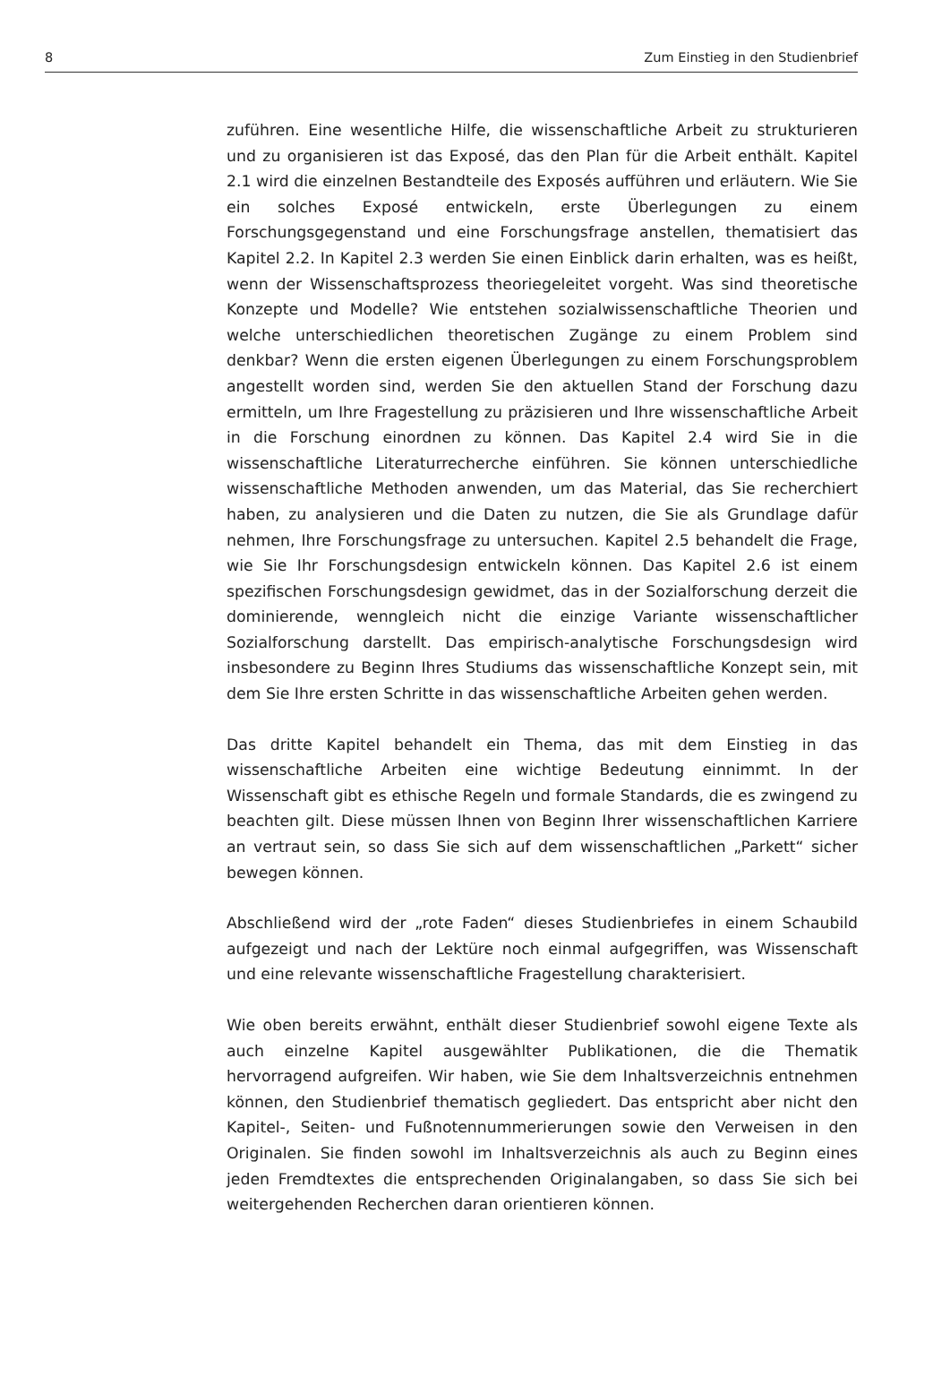8 Zum Einstieg in den Studienbrief
zuführen. Eine wesentliche Hilfe, die wissenschaftliche Arbeit zu strukturieren und zu organisieren ist das Exposé, das den Plan für die Arbeit enthält. Kapitel 2.1 wird die einzelnen Bestandteile des Exposés aufführen und erläutern. Wie Sie ein solches Exposé entwickeln, erste Überlegungen zu einem Forschungsgegenstand und eine Forschungsfrage anstellen, thematisiert das Kapitel 2.2. In Kapitel 2.3 werden Sie einen Einblick darin erhalten, was es heißt, wenn der Wissenschaftsprozess theoriegeleitet vorgeht. Was sind theoretische Konzepte und Modelle? Wie entstehen sozialwissenschaftliche Theorien und welche unterschiedlichen theoretischen Zugänge zu einem Problem sind denkbar? Wenn die ersten eigenen Überlegungen zu einem Forschungsproblem angestellt worden sind, werden Sie den aktuellen Stand der Forschung dazu ermitteln, um Ihre Fragestellung zu präzisieren und Ihre wissenschaftliche Arbeit in die Forschung einordnen zu können. Das Kapitel 2.4 wird Sie in die wissenschaftliche Literaturrecherche einführen. Sie können unterschiedliche wissenschaftliche Methoden anwenden, um das Material, das Sie recherchiert haben, zu analysieren und die Daten zu nutzen, die Sie als Grundlage dafür nehmen, Ihre Forschungsfrage zu untersuchen. Kapitel 2.5 behandelt die Frage, wie Sie Ihr Forschungsdesign entwickeln können. Das Kapitel 2.6 ist einem spezifischen Forschungsdesign gewidmet, das in der Sozialforschung derzeit die dominierende, wenngleich nicht die einzige Variante wissenschaftlicher Sozialforschung darstellt. Das empirisch-analytische Forschungsdesign wird insbesondere zu Beginn Ihres Studiums das wissenschaftliche Konzept sein, mit dem Sie Ihre ersten Schritte in das wissenschaftliche Arbeiten gehen werden.
Das dritte Kapitel behandelt ein Thema, das mit dem Einstieg in das wissenschaftliche Arbeiten eine wichtige Bedeutung einnimmt. In der Wissenschaft gibt es ethische Regeln und formale Standards, die es zwingend zu beachten gilt. Diese müssen Ihnen von Beginn Ihrer wissenschaftlichen Karriere an vertraut sein, so dass Sie sich auf dem wissenschaftlichen „Parkett“ sicher bewegen können.
Abschließend wird der „rote Faden“ dieses Studienbriefes in einem Schaubild aufgezeigt und nach der Lektüre noch einmal aufgegriffen, was Wissenschaft und eine relevante wissenschaftliche Fragestellung charakterisiert.
Wie oben bereits erwähnt, enthält dieser Studienbrief sowohl eigene Texte als auch einzelne Kapitel ausgewählter Publikationen, die die Thematik hervorragend aufgreifen. Wir haben, wie Sie dem Inhaltsverzeichnis entnehmen können, den Studienbrief thematisch gegliedert. Das entspricht aber nicht den Kapitel-, Seiten- und Fußnotennummerierungen sowie den Verweisen in den Originalen. Sie finden sowohl im Inhaltsverzeichnis als auch zu Beginn eines jeden Fremdtextes die entsprechenden Originalangaben, so dass Sie sich bei weitergehenden Recherchen daran orientieren können.